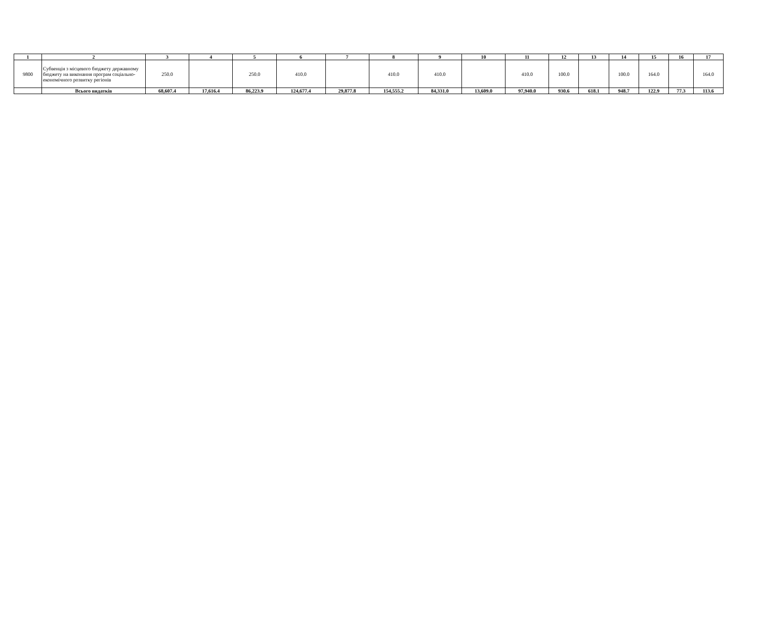| 1 | 2 | 3 | 4 | 5 | 6 | 7 | 8 | 9 | 10 | 11 | 12 | 13 | 14 | 15 | 16 | 17 |
| --- | --- | --- | --- | --- | --- | --- | --- | --- | --- | --- | --- | --- | --- | --- | --- | --- |
| 9800 | Субвенція з місцевого бюджету державному бюджету на виконання програм соціально-економічного розвитку регіонів | 250.0 | | 250.0 | 410.0 | | 410.0 | 410.0 | | 410.0 | 100.0 | | 100.0 | 164.0 | | 164.0 |
| | Всього видатків | 68,607.4 | 17,616.4 | 86,223.9 | 124,677.4 | 29,877.8 | 154,555.2 | 84,331.0 | 13,609.0 | 97,940.0 | 930.6 | 618.1 | 948.7 | 122.9 | 77.3 | 113.6 |